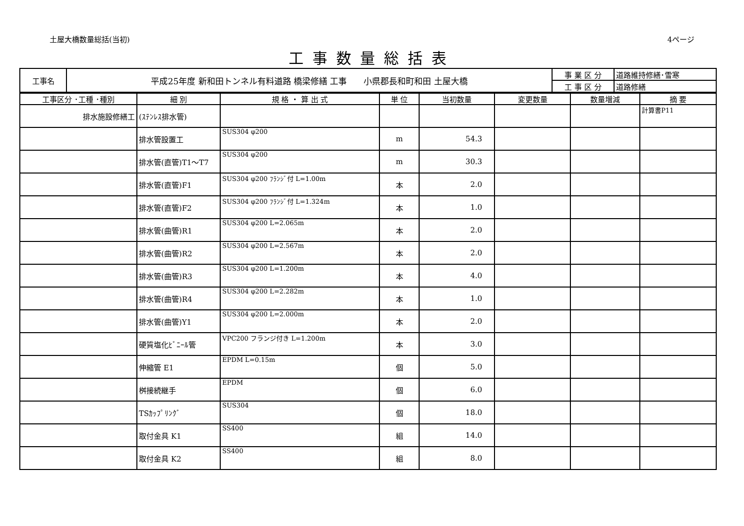土屋大橋数量総括(当初) 4ページ
工事数量総括表
| 工事名 | 平成25年度 新和田トンネル有料道路 橋梁修繕 工事 小県郡長和町和田 土屋大橋 | 事 業 区 分 | 道路維持修繕･雪寒 |
| | | 工 事 区 分 | 道路修繕 |
| 工事区分 ･工種 ･種別 | 細 別 | 規 格 ・ 算 出 式 | 単 位 | 当初数量 | 変更数量 | 数量増減 | 摘 要 |
| --- | --- | --- | --- | --- | --- | --- | --- |
| 排水施設修繕工 | (ｽﾃﾝﾚｽ排水管) | | | | | | 計算書P11 |
| | 排水管設置工 | SUS304 φ200 | m | 54.3 | | | |
| | 排水管(直管)T1～T7 | SUS304 φ200 | m | 30.3 | | | |
| | 排水管(直管)F1 | SUS304 φ200 ﾌﾗﾝｼﾞ付 L=1.00m | 本 | 2.0 | | | |
| | 排水管(直管)F2 | SUS304 φ200 ﾌﾗﾝｼﾞ付 L=1.324m | 本 | 1.0 | | | |
| | 排水管(曲管)R1 | SUS304 φ200 L=2.065m | 本 | 2.0 | | | |
| | 排水管(曲管)R2 | SUS304 φ200 L=2.567m | 本 | 2.0 | | | |
| | 排水管(曲管)R3 | SUS304 φ200 L=1.200m | 本 | 4.0 | | | |
| | 排水管(曲管)R4 | SUS304 φ200 L=2.282m | 本 | 1.0 | | | |
| | 排水管(曲管)Y1 | SUS304 φ200 L=2.000m | 本 | 2.0 | | | |
| | 硬質塩化ﾋﾞﾆｰﾙ管 | VPC200 フランジ付き L=1.200m | 本 | 3.0 | | | |
| | 伸縮管 E1 | EPDM L=0.15m | 個 | 5.0 | | | |
| | 桝接続継手 | EPDM | 個 | 6.0 | | | |
| | TSｶｯﾌﾟﾘﾝｸﾞ | SUS304 | 個 | 18.0 | | | |
| | 取付金具 K1 | SS400 | 組 | 14.0 | | | |
| | 取付金具 K2 | SS400 | 組 | 8.0 | | | |